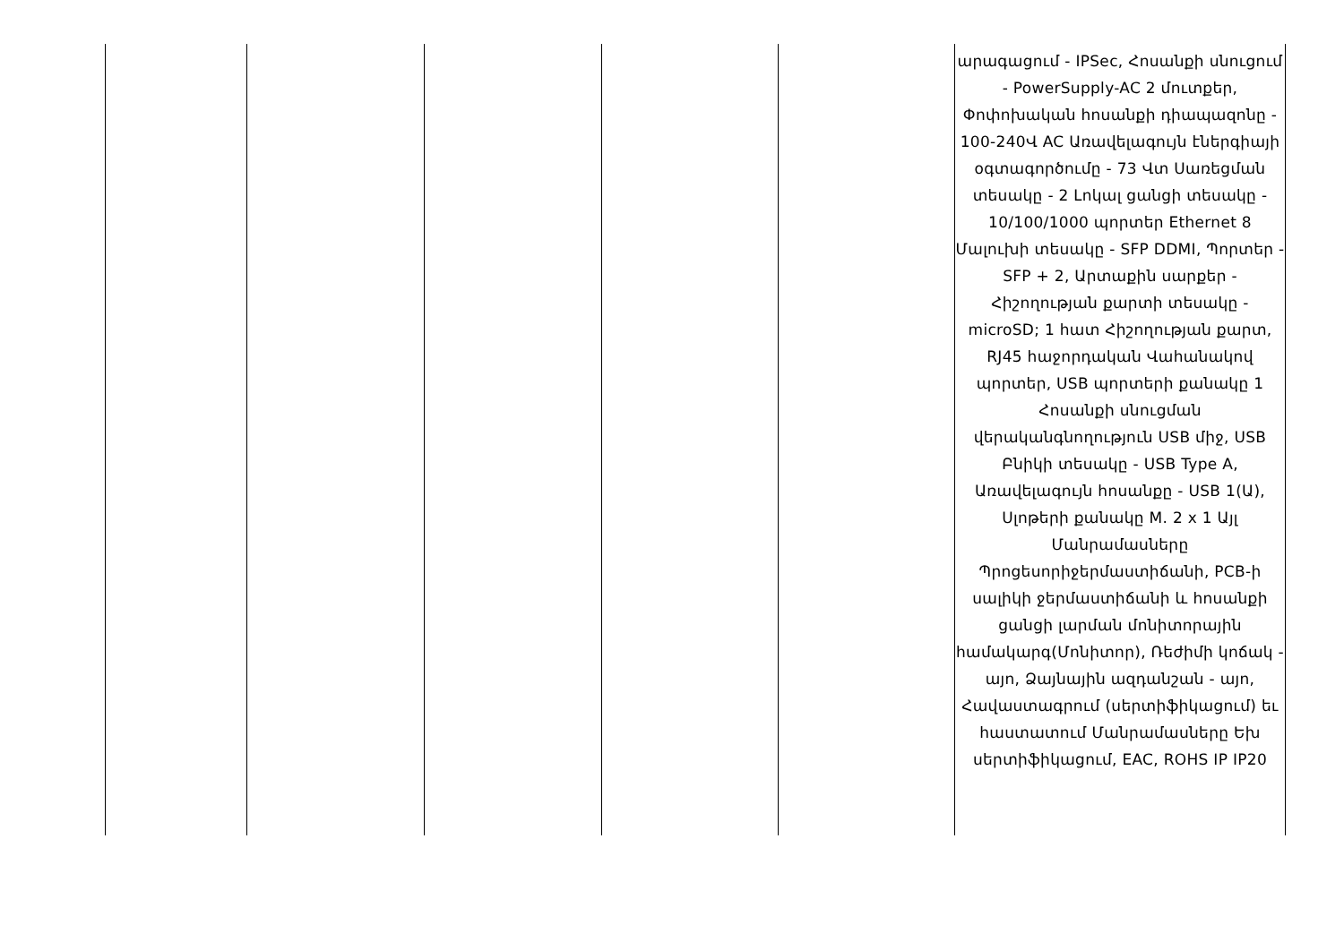| | | | | | արագացում - IPSec, Հոսանքի սնուցում - PowerSupply-AC 2 մուտքեր, Փոփոխական հոսանքի դիապազոնը - 100-240Վ AC Առավելագույն էներգիայի օգտագործումը - 73 Վտ Սառեցման տեսակը - 2 Լոկալ ցանցի տեսակը - 10/100/1000 պորտեր Ethernet 8 Մալուխի տեսակը - SFP DDMI, Պորտեր - SFP + 2, Արտաքին սարքեր - Հիշողության քարտի տեսակը - microSD; 1 հատ Հիշողության քարտ, RJ45 հաջորդական Վահանակով պորտեր, USB պորտերի քանակը 1 Հոսանքի սնուցման վերականգնողություն USB միջ, USB Բնիկի տեսակը - USB Type A, Առավելագույն հոսանքը - USB 1(Ա), Սլոթերի քանակը M. 2 x 1 Այլ Մանրամասները Պրոցեսորիջերմաստիճանի, PCB-ի սալիկի ջերմաստիճանի և հոսանքի ցանցի լարման մոնիտորային համակարգ(Մոնիտոր), Ռեժիմի կոճակ - այո, Ձայնային ազդանշան - այո, Հավաստագրում (սերտիֆիկացում) եւ հաստատում Մանրամասները Եխ սերտիֆիկացում, EAC, ROHS IP IP20 |